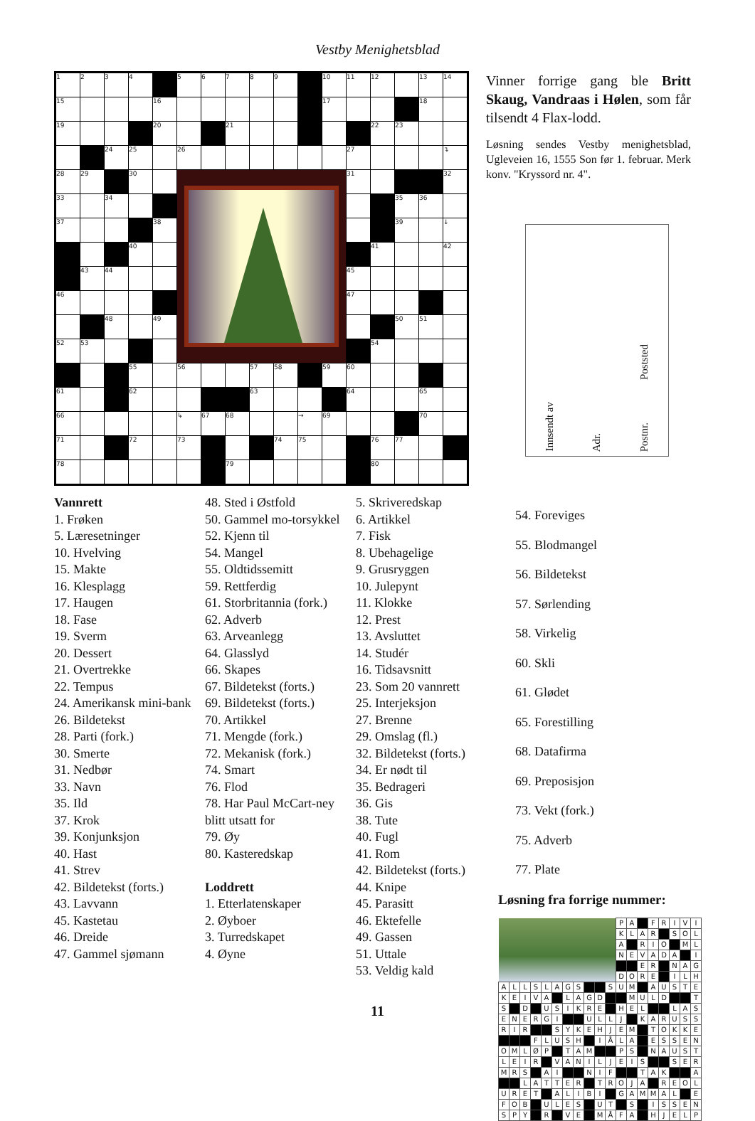Vestby Menighetsblad
| 1 | 2 | 3 | 4 | | 5 | 6 | 7 | 8 | 9 | | 10 | 11 | 12 | | 13 | 14 |
| 15 | | | | 16 | | | | | | | 17 | | | | 18 | |
| 19 | | | | 20 | | | 21 | | | | | | 22 | 23 | | |
| | | 24 | 25 | | 26 | | | | | | | 27 | | | | ↴ |
| 28 | 29 | | 30 | | | | | | | | | 31 | | | | 32 |
| 33 | | 34 | | | | | | | | | | | | 35 | 36 | |
| 37 | | | | 38 | | | | | | | | | | 39 | | ↓ |
| | | | 40 | | | | | | | | | | 41 | | | 42 |
| | 43 | 44 | | | | | | | | | | 45 | | | | |
| 46 | | | | | | | | | | | | 47 | | | | |
| | | 48 | | 49 | | | | | | | | | | 50 | 51 | |
| 52 | 53 | | | | | | | | | | | | 54 | | | |
| | | | 55 | | 56 | | | 57 | 58 | | 59 | 60 | | | | |
| 61 | | | 62 | | | | | 63 | | | | 64 | | | 65 | |
| 66 | | | | | ↳ | 67 | 68 | | | → | 69 | | | | 70 | |
| 71 | | | 72 | | 73 | | | | 74 | 75 | | | 76 | 77 | | |
| 78 | | | | | | | 79 | | | | | | 80 | | | |
Vinner forrige gang ble Britt Skaug, Vandraas i Hølen, som får tilsendt 4 Flax-lodd.
Løsning sendes Vestby menighetsblad, Ugleveien 16, 1555 Son før 1. februar. Merk konv. "Kryssord nr. 4".
Innsendt av Adr. Postnr. Poststed
Vannrett
1. Frøken
5. Læresetninger
10. Hvelving
15. Makte
16. Klesplagg
17. Haugen
18. Fase
19. Sverm
20. Dessert
21. Overtrekke
22. Tempus
24. Amerikansk mini-bank
26. Bildetekst
28. Parti (fork.)
30. Smerte
31. Nedbør
33. Navn
35. Ild
37. Krok
39. Konjunksjon
40. Hast
41. Strev
42. Bildetekst (forts.)
43. Lavvann
45. Kastetau
46. Dreide
47. Gammel sjømann
48. Sted i Østfold
50. Gammel mo-torsykkel
52. Kjenn til
54. Mangel
55. Oldtidssemitt
59. Rettferdig
61. Storbritannia (fork.)
62. Adverb
63. Arveanlegg
64. Glasslyd
66. Skapes
67. Bildetekst (forts.)
69. Bildetekst (forts.)
70. Artikkel
71. Mengde (fork.)
72. Mekanisk (fork.)
74. Smart
76. Flod
78. Har Paul McCart-ney blitt utsatt for
79. Øy
80. Kasteredskap
Loddrett
1. Etterlatenskaper
2. Øyboer
3. Turredskapet
4. Øyne
5. Skriveredskap
6. Artikkel
7. Fisk
8. Ubehagelige
9. Grusryggen
10. Julepynt
11. Klokke
12. Prest
13. Avsluttet
14. Studér
16. Tidsavsnitt
23. Som 20 vannrett
25. Interjeksjon
27. Brenne
29. Omslag (fl.)
32. Bildetekst (forts.)
34. Er nødt til
35. Bedrageri
36. Gis
38. Tute
40. Fugl
41. Rom
42. Bildetekst (forts.)
44. Knipe
45. Parasitt
46. Ektefelle
49. Gassen
51. Uttale
53. Veldig kald
54. Foreviges
55. Blodmangel
56. Bildetekst
57. Sørlending
58. Virkelig
60. Skli
61. Glødet
65. Forestilling
68. Datafirma
69. Preposisjon
73. Vekt (fork.)
75. Adverb
77. Plate
Løsning fra forrige nummer:
| | | | | | | | | | | | P | A | | F | R | I | V | I |
| | | | | | | | | | | | K | L | A | R | | S | O | L |
| | | | | | | | | | | | A | | R | I | O | | M | L |
| | | | | | | | | | | | N | E | V | A | D | A | | I |
| | | | | | | | | | | | | | E | R | | N | A | G |
| | | | | | | | | | | | D | O | R | E | | I | L | H |
| A | L | L | S | L | A | G | S | | | S | U | M | | A | U | S | T | E |
| K | E | I | V | A | | L | A | G | D | | | M | U | L | D | | | T |
| S | | D | | U | S | I | K | R | E | | H | E | L | | | L | A | S |
| E | N | E | R | G | I | | | U | L | L | J | | K | A | R | U | S | S |
| R | I | R | | | S | Y | K | E | H | J | E | M | | T | O | K | K | E |
| | | | F | L | U | S | H | | I | Å | L | A | | E | S | S | E | N |
| O | M | L | Ø | P | | T | A | M | | | P | S | | N | A | U | S | T |
| L | E | I | R | | V | A | N | I | L | J | E | I | S | | | S | E | R |
| M | R | S | | A | I | | | N | I | F | | | T | A | K | | | A |
| | | L | A | T | T | E | R | | T | R | O | J | A | | R | E | O | L |
| U | R | E | T | | A | L | I | B | I | | G | A | M | M | A | L | | E |
| F | O | B | | U | L | E | S | | U | T | | S | | I | S | S | E | N |
| S | P | Y | | R | | V | E | | M | Å | F | A | | H | J | E | L | P |
11